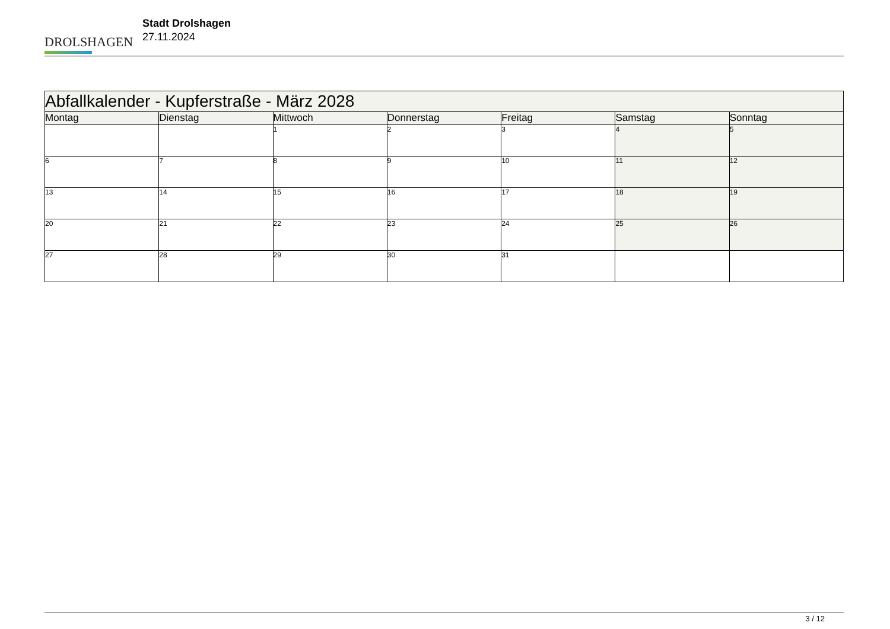DROLSHAGEN
Stadt Drolshagen
27.11.2024
| Abfallkalender - Kupferstraße - März 2028 | | | | | | |
| --- | --- | --- | --- | --- | --- | --- |
| Montag | Dienstag | Mittwoch | Donnerstag | Freitag | Samstag | Sonntag |
| | | 1 | 2 | 3 | 4 | 5 |
| 6 | 7 | 8 | 9 | 10 | 11 | 12 |
| 13 | 14 | 15 | 16 | 17 | 18 | 19 |
| 20 | 21 | 22 | 23 | 24 | 25 | 26 |
| 27 | 28 | 29 | 30 | 31 | | |
3 / 12